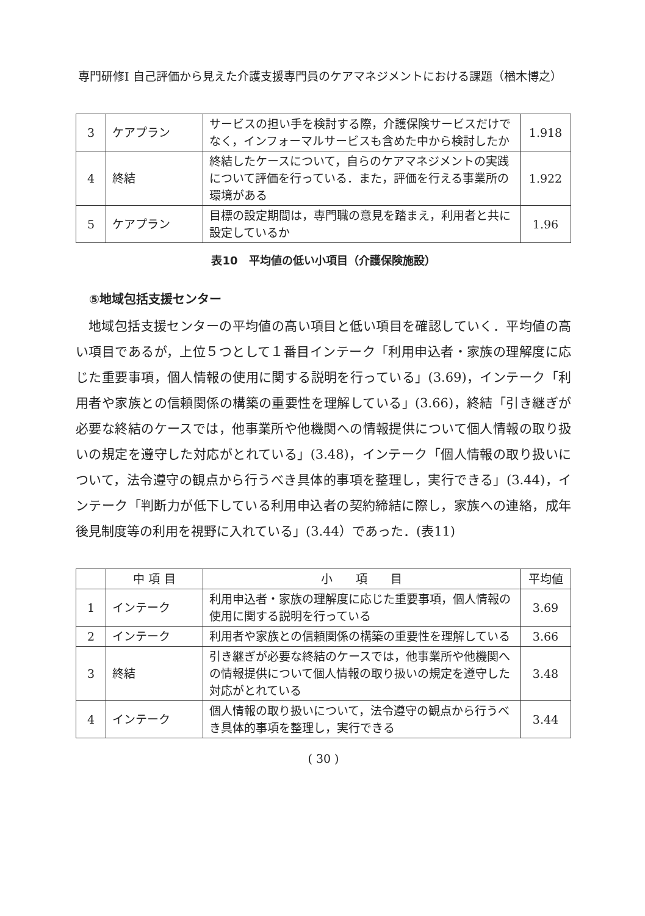専門研修Ⅰ 自己評価から見えた介護支援専門員のケアマネジメントにおける課題（楢木博之）
| 3 | ケアプラン | サービスの担い手を検討する際，介護保険サービスだけでなく，インフォーマルサービスも含めた中から検討したか | 1.918 |
| 4 | 終結 | 終結したケースについて，自らのケアマネジメントの実践について評価を行っている．また，評価を行える事業所の環境がある | 1.922 |
| 5 | ケアプラン | 目標の設定期間は，専門職の意見を踏まえ，利用者と共に設定しているか | 1.96 |
表10　平均値の低い小項目（介護保険施設）
⑤地域包括支援センター
地域包括支援センターの平均値の高い項目と低い項目を確認していく．平均値の高い項目であるが，上位５つとして１番目インテーク「利用申込者・家族の理解度に応じた重要事項，個人情報の使用に関する説明を行っている」(3.69)，インテーク「利用者や家族との信頼関係の構築の重要性を理解している」(3.66)，終結「引き継ぎが必要な終結のケースでは，他事業所や他機関への情報提供について個人情報の取り扱いの規定を遵守した対応がとれている」(3.48)，インテーク「個人情報の取り扱いについて，法令遵守の観点から行うべき具体的事項を整理し，実行できる」(3.44)，インテーク「判断力が低下している利用申込者の契約締結に際し，家族への連絡，成年後見制度等の利用を視野に入れている」(3.44）であった．(表11)
| | 中 項 目 | 小 項 目 | 平均値 |
| --- | --- | --- | --- |
| 1 | インテーク | 利用申込者・家族の理解度に応じた重要事項，個人情報の使用に関する説明を行っている | 3.69 |
| 2 | インテーク | 利用者や家族との信頼関係の構築の重要性を理解している | 3.66 |
| 3 | 終結 | 引き継ぎが必要な終結のケースでは，他事業所や他機関への情報提供について個人情報の取り扱いの規定を遵守した対応がとれている | 3.48 |
| 4 | インテーク | 個人情報の取り扱いについて，法令遵守の観点から行うべき具体的事項を整理し，実行できる | 3.44 |
( 30 )